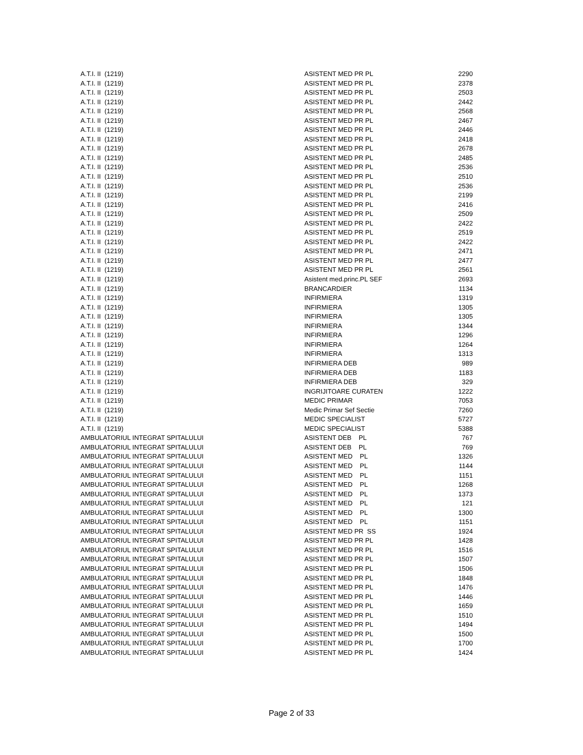| A.T.I. II (1219) | ASISTENT MED PR PL | 2290 |
| A.T.I. II (1219) | ASISTENT MED PR PL | 2378 |
| A.T.I. II (1219) | ASISTENT MED PR PL | 2503 |
| A.T.I. II (1219) | ASISTENT MED PR PL | 2442 |
| A.T.I. II (1219) | ASISTENT MED PR PL | 2568 |
| A.T.I. II (1219) | ASISTENT MED PR PL | 2467 |
| A.T.I. II (1219) | ASISTENT MED PR PL | 2446 |
| A.T.I. II (1219) | ASISTENT MED PR PL | 2418 |
| A.T.I. II (1219) | ASISTENT MED PR PL | 2678 |
| A.T.I. II (1219) | ASISTENT MED PR PL | 2485 |
| A.T.I. II (1219) | ASISTENT MED PR PL | 2536 |
| A.T.I. II (1219) | ASISTENT MED PR PL | 2510 |
| A.T.I. II (1219) | ASISTENT MED PR PL | 2536 |
| A.T.I. II (1219) | ASISTENT MED PR PL | 2199 |
| A.T.I. II (1219) | ASISTENT MED PR PL | 2416 |
| A.T.I. II (1219) | ASISTENT MED PR PL | 2509 |
| A.T.I. II (1219) | ASISTENT MED PR PL | 2422 |
| A.T.I. II (1219) | ASISTENT MED PR PL | 2519 |
| A.T.I. II (1219) | ASISTENT MED PR PL | 2422 |
| A.T.I. II (1219) | ASISTENT MED PR PL | 2471 |
| A.T.I. II (1219) | ASISTENT MED PR PL | 2477 |
| A.T.I. II (1219) | ASISTENT MED PR PL | 2561 |
| A.T.I. II (1219) | Asistent med.princ.PL SEF | 2693 |
| A.T.I. II (1219) | BRANCARDIER | 1134 |
| A.T.I. II (1219) | INFIRMIERA | 1319 |
| A.T.I. II (1219) | INFIRMIERA | 1305 |
| A.T.I. II (1219) | INFIRMIERA | 1305 |
| A.T.I. II (1219) | INFIRMIERA | 1344 |
| A.T.I. II (1219) | INFIRMIERA | 1296 |
| A.T.I. II (1219) | INFIRMIERA | 1264 |
| A.T.I. II (1219) | INFIRMIERA | 1313 |
| A.T.I. II (1219) | INFIRMIERA DEB | 989 |
| A.T.I. II (1219) | INFIRMIERA DEB | 1183 |
| A.T.I. II (1219) | INFIRMIERA DEB | 329 |
| A.T.I. II (1219) | INGRIJITOARE CURATEN | 1222 |
| A.T.I. II (1219) | MEDIC PRIMAR | 7053 |
| A.T.I. II (1219) | Medic Primar Sef Sectie | 7260 |
| A.T.I. II (1219) | MEDIC SPECIALIST | 5727 |
| A.T.I. II (1219) | MEDIC SPECIALIST | 5388 |
| AMBULATORIUL INTEGRAT SPITALULUI | ASISTENT DEB PL | 767 |
| AMBULATORIUL INTEGRAT SPITALULUI | ASISTENT DEB PL | 769 |
| AMBULATORIUL INTEGRAT SPITALULUI | ASISTENT MED PL | 1326 |
| AMBULATORIUL INTEGRAT SPITALULUI | ASISTENT MED PL | 1144 |
| AMBULATORIUL INTEGRAT SPITALULUI | ASISTENT MED PL | 1151 |
| AMBULATORIUL INTEGRAT SPITALULUI | ASISTENT MED PL | 1268 |
| AMBULATORIUL INTEGRAT SPITALULUI | ASISTENT MED PL | 1373 |
| AMBULATORIUL INTEGRAT SPITALULUI | ASISTENT MED PL | 121 |
| AMBULATORIUL INTEGRAT SPITALULUI | ASISTENT MED PL | 1300 |
| AMBULATORIUL INTEGRAT SPITALULUI | ASISTENT MED PL | 1151 |
| AMBULATORIUL INTEGRAT SPITALULUI | ASISTENT MED PR SS | 1924 |
| AMBULATORIUL INTEGRAT SPITALULUI | ASISTENT MED PR PL | 1428 |
| AMBULATORIUL INTEGRAT SPITALULUI | ASISTENT MED PR PL | 1516 |
| AMBULATORIUL INTEGRAT SPITALULUI | ASISTENT MED PR PL | 1507 |
| AMBULATORIUL INTEGRAT SPITALULUI | ASISTENT MED PR PL | 1506 |
| AMBULATORIUL INTEGRAT SPITALULUI | ASISTENT MED PR PL | 1848 |
| AMBULATORIUL INTEGRAT SPITALULUI | ASISTENT MED PR PL | 1476 |
| AMBULATORIUL INTEGRAT SPITALULUI | ASISTENT MED PR PL | 1446 |
| AMBULATORIUL INTEGRAT SPITALULUI | ASISTENT MED PR PL | 1659 |
| AMBULATORIUL INTEGRAT SPITALULUI | ASISTENT MED PR PL | 1510 |
| AMBULATORIUL INTEGRAT SPITALULUI | ASISTENT MED PR PL | 1494 |
| AMBULATORIUL INTEGRAT SPITALULUI | ASISTENT MED PR PL | 1500 |
| AMBULATORIUL INTEGRAT SPITALULUI | ASISTENT MED PR PL | 1700 |
| AMBULATORIUL INTEGRAT SPITALULUI | ASISTENT MED PR PL | 1424 |
Page 2 of 33